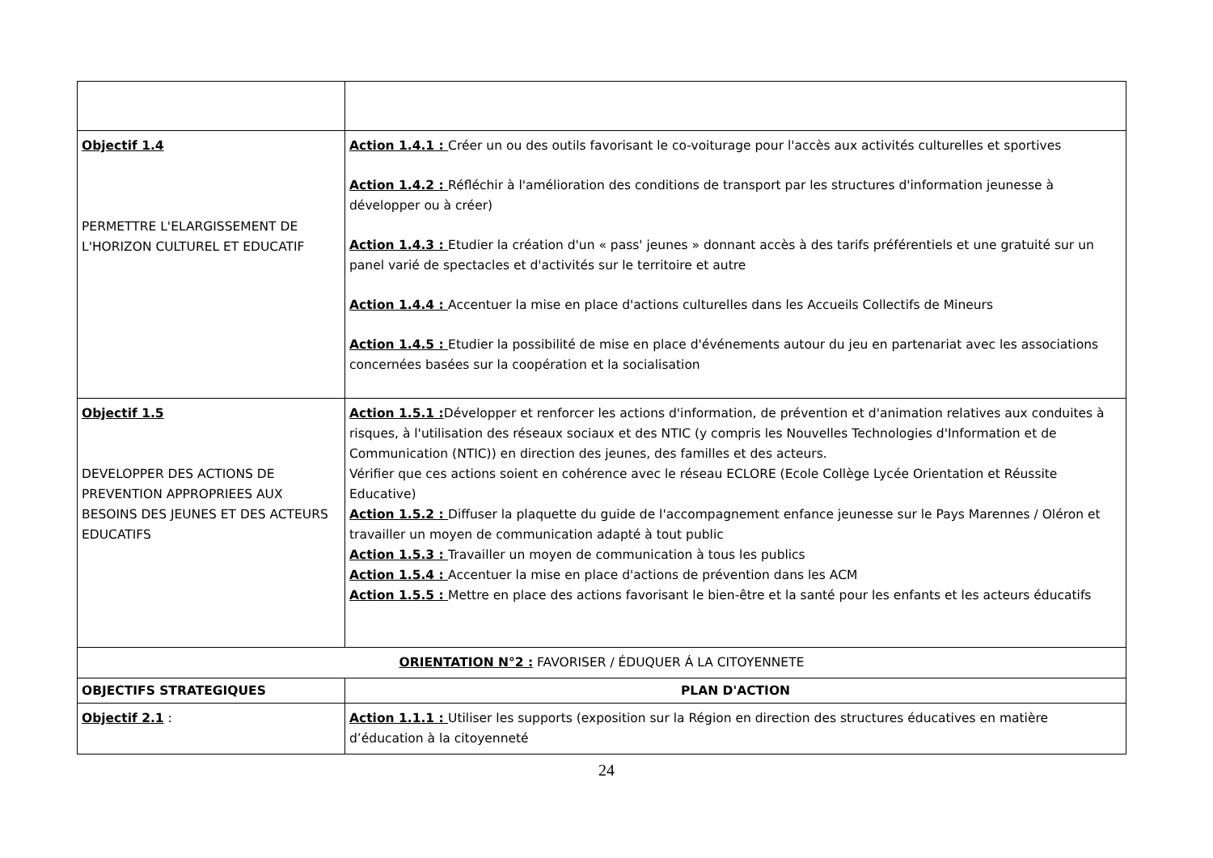| Objectif 1.4 PERMETTRE L'ELARGISSEMENT DE L'HORIZON CULTUREL ET EDUCATIF | Action 1.4.1 : Créer un ou des outils favorisant le co-voiturage pour l'accès aux activités culturelles et sportives Action 1.4.2 : Réfléchir à l'amélioration des conditions de transport par les structures d'information jeunesse à développer ou à créer) Action 1.4.3 : Etudier la création d'un « pass' jeunes » donnant accès à des tarifs préférentiels et une gratuité sur un panel varié de spectacles et d'activités sur le territoire et autre Action 1.4.4 : Accentuer la mise en place d'actions culturelles dans les Accueils Collectifs de Mineurs Action 1.4.5 : Etudier la possibilité de mise en place d'événements autour du jeu en partenariat avec les associations concernées basées sur la coopération et la socialisation |
| Objectif 1.5 DEVELOPPER DES ACTIONS DE PREVENTION APPROPRIEES AUX BESOINS DES JEUNES ET DES ACTEURS EDUCATIFS | Action 1.5.1 : Développer et renforcer les actions d'information, de prévention et d'animation relatives aux conduites à risques, à l'utilisation des réseaux sociaux et des NTIC (y compris les Nouvelles Technologies d'Information et de Communication (NTIC)) en direction des jeunes, des familles et des acteurs. Vérifier que ces actions soient en cohérence avec le réseau ECLORE (Ecole Collège Lycée Orientation et Réussite Educative) Action 1.5.2 : Diffuser la plaquette du guide de l'accompagnement enfance jeunesse sur le Pays Marennes / Oléron et travailler un moyen de communication adapté à tout public Action 1.5.3 : Travailler un moyen de communication à tous les publics Action 1.5.4 : Accentuer la mise en place d'actions de prévention dans les ACM Action 1.5.5 : Mettre en place des actions favorisant le bien-être et la santé pour les enfants et les acteurs éducatifs |
| ORIENTATION N°2 : FAVORISER / ÉDUQUER Á LA CITOYENNETE | |
| OBJECTIFS STRATEGIQUES | PLAN D'ACTION |
| Objectif 2.1 : | Action 1.1.1 : Utiliser les supports (exposition sur la Région en direction des structures éducatives en matière d’éducation à la citoyenneté |
24